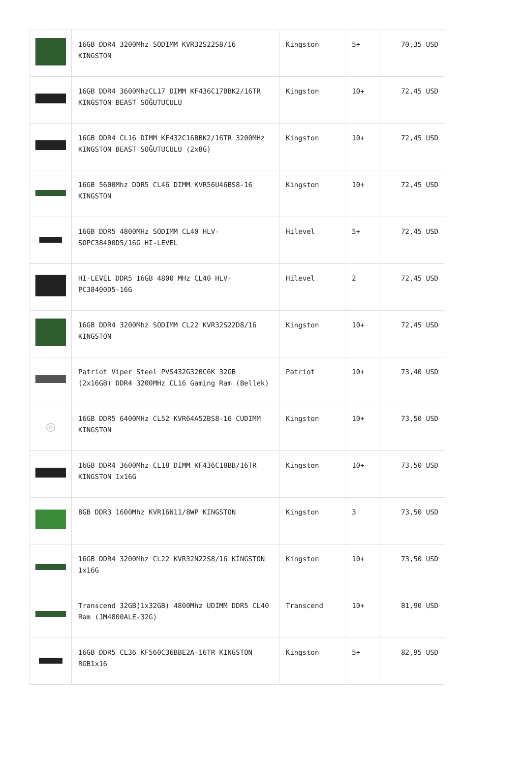| | 16GB DDR4 3200Mhz SODIMM KVR32S22S8/16 KINGSTON | Kingston | 5+ | 70,35 USD |
| | 16GB DDR4 3600MhzCL17 DIMM KF436C17BBK2/16TR KINGSTON BEAST SOĞUTUCULU | Kingston | 10+ | 72,45 USD |
| | 16GB DDR4 CL16 DIMM KF432C16BBK2/16TR 3200MHz KINGSTON BEAST SOĞUTUCULU (2x8G) | Kingston | 10+ | 72,45 USD |
| | 16GB 5600Mhz DDR5 CL46 DIMM KVR56U46BS8-16 KINGSTON | Kingston | 10+ | 72,45 USD |
| | 16GB DDR5 4800MHz SODIMM CL40 HLV-SOPC38400D5/16G HI-LEVEL | Hilevel | 5+ | 72,45 USD |
| | HI-LEVEL DDR5 16GB 4800 MHz CL40 HLV-PC38400D5-16G | Hilevel | 2 | 72,45 USD |
| | 16GB DDR4 3200Mhz SODIMM CL22 KVR32S22D8/16 KINGSTON | Kingston | 10+ | 72,45 USD |
| | Patriot Viper Steel PVS432G320C6K 32GB (2x16GB) DDR4 3200MHz CL16 Gaming Ram (Bellek) | Patriot | 10+ | 73,40 USD |
| ◎ | 16GB DDR5 6400MHz CL52 KVR64A52BS8-16 CUDIMM KINGSTON | Kingston | 10+ | 73,50 USD |
| | 16GB DDR4 3600Mhz CL18 DIMM KF436C18BB/16TR KINGSTON 1x16G | Kingston | 10+ | 73,50 USD |
| | 8GB DDR3 1600Mhz KVR16N11/8WP KINGSTON | Kingston | 3 | 73,50 USD |
| | 16GB DDR4 3200Mhz CL22 KVR32N22S8/16 KINGSTON 1x16G | Kingston | 10+ | 73,50 USD |
| | Transcend 32GB(1x32GB) 4800Mhz UDIMM DDR5 CL40 Ram (JM4800ALE-32G) | Transcend | 10+ | 81,90 USD |
| | 16GB DDR5 CL36 KF560C36BBE2A-16TR KINGSTON RGB1x16 | Kingston | 5+ | 82,95 USD |